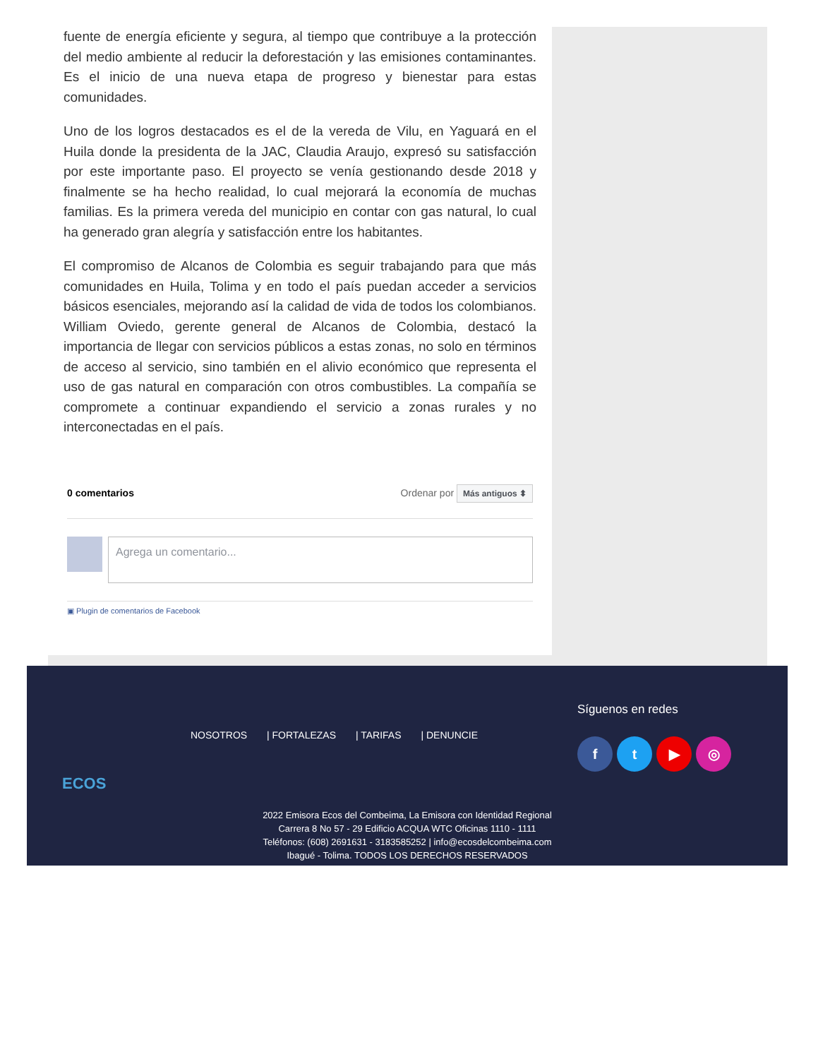fuente de energía eficiente y segura, al tiempo que contribuye a la protección del medio ambiente al reducir la deforestación y las emisiones contaminantes. Es el inicio de una nueva etapa de progreso y bienestar para estas comunidades.
Uno de los logros destacados es el de la vereda de Vilu, en Yaguará en el Huila donde la presidenta de la JAC, Claudia Araujo, expresó su satisfacción por este importante paso. El proyecto se venía gestionando desde 2018 y finalmente se ha hecho realidad, lo cual mejorará la economía de muchas familias. Es la primera vereda del municipio en contar con gas natural, lo cual ha generado gran alegría y satisfacción entre los habitantes.
El compromiso de Alcanos de Colombia es seguir trabajando para que más comunidades en Huila, Tolima y en todo el país puedan acceder a servicios básicos esenciales, mejorando así la calidad de vida de todos los colombianos. William Oviedo, gerente general de Alcanos de Colombia, destacó la importancia de llegar con servicios públicos a estas zonas, no solo en términos de acceso al servicio, sino también en el alivio económico que representa el uso de gas natural en comparación con otros combustibles. La compañía se compromete a continuar expandiendo el servicio a zonas rurales y no interconectadas en el país.
0 comentarios Ordenar por Más antiguos ⬍
Agrega un comentario...
▣ Plugin de comentarios de Facebook
ECOS
NOSOTROS | FORTALEZAS | TARIFAS | DENUNCIE
Síguenos en redes
f t ▶ ◎
2022 Emisora Ecos del Combeima, La Emisora con Identidad Regional
Carrera 8 No 57 - 29 Edificio ACQUA WTC Oficinas 1110 - 1111
Teléfonos: (608) 2691631 - 3183585252 | info@ecosdelcombeima.com
Ibagué - Tolima. TODOS LOS DERECHOS RESERVADOS